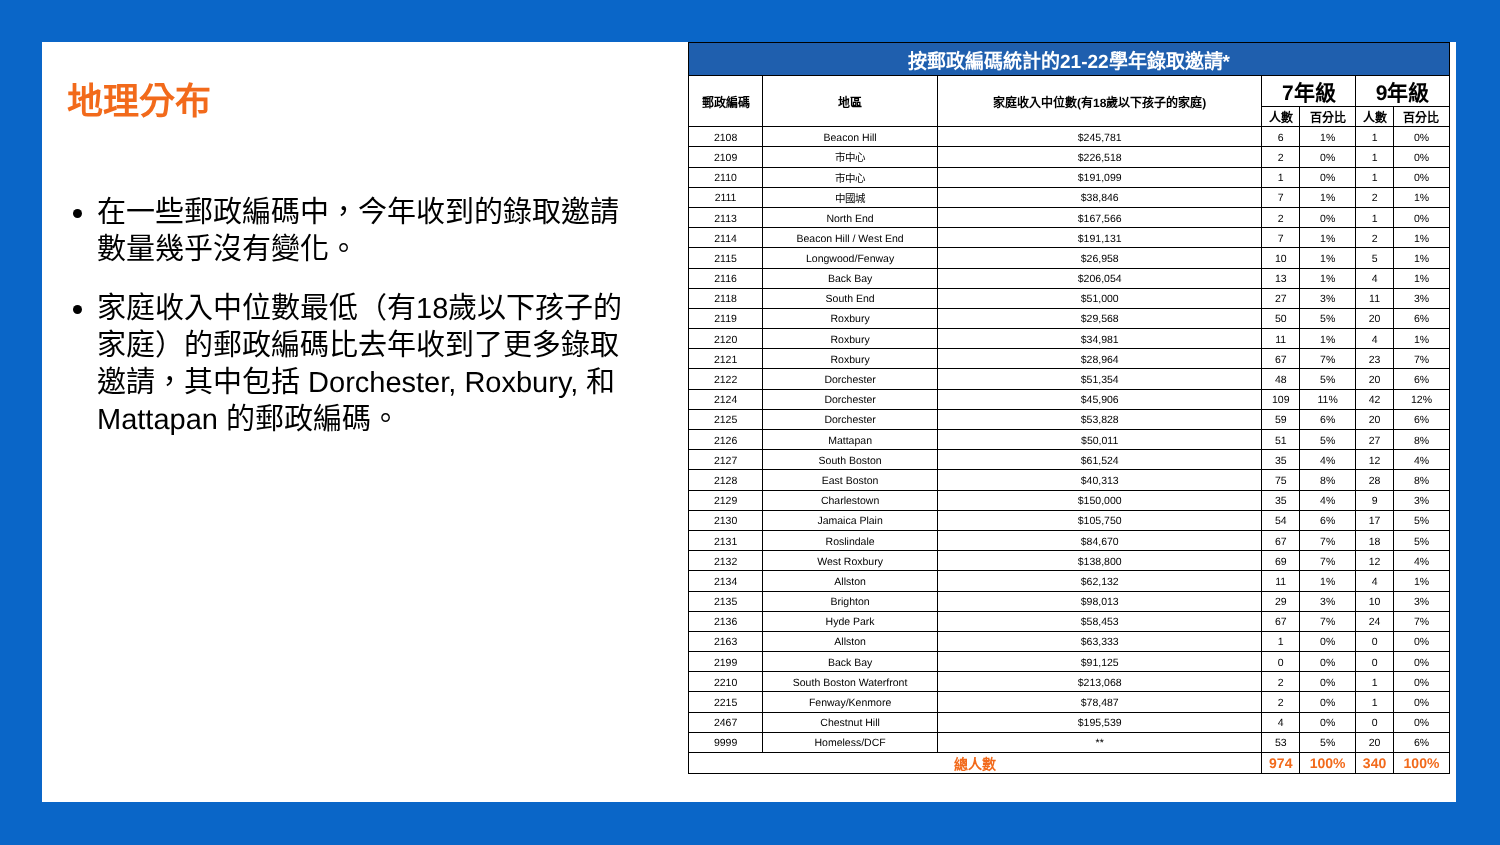地理分布
在一些郵政編碼中，今年收到的錄取邀請數量幾乎沒有變化。
家庭收入中位數最低（有18歲以下孩子的家庭）的郵政編碼比去年收到了更多錄取邀請，其中包括 Dorchester, Roxbury, 和 Mattapan 的郵政編碼。
| 按郵政編碼統計的21-22學年錄取邀請* | | | | | | |
| 郵政編碼 | 地區 | 家庭收入中位數(有18歲以下孩子的家庭) | 7年級 | | 9年級 | |
| | | | 人數 | 百分比 | 人數 | 百分比 |
| 2108 | Beacon Hill | $245,781 | 6 | 1% | 1 | 0% |
| 2109 | 市中心 | $226,518 | 2 | 0% | 1 | 0% |
| 2110 | 市中心 | $191,099 | 1 | 0% | 1 | 0% |
| 2111 | 中國城 | $38,846 | 7 | 1% | 2 | 1% |
| 2113 | North End | $167,566 | 2 | 0% | 1 | 0% |
| 2114 | Beacon Hill / West End | $191,131 | 7 | 1% | 2 | 1% |
| 2115 | Longwood/Fenway | $26,958 | 10 | 1% | 5 | 1% |
| 2116 | Back Bay | $206,054 | 13 | 1% | 4 | 1% |
| 2118 | South End | $51,000 | 27 | 3% | 11 | 3% |
| 2119 | Roxbury | $29,568 | 50 | 5% | 20 | 6% |
| 2120 | Roxbury | $34,981 | 11 | 1% | 4 | 1% |
| 2121 | Roxbury | $28,964 | 67 | 7% | 23 | 7% |
| 2122 | Dorchester | $51,354 | 48 | 5% | 20 | 6% |
| 2124 | Dorchester | $45,906 | 109 | 11% | 42 | 12% |
| 2125 | Dorchester | $53,828 | 59 | 6% | 20 | 6% |
| 2126 | Mattapan | $50,011 | 51 | 5% | 27 | 8% |
| 2127 | South Boston | $61,524 | 35 | 4% | 12 | 4% |
| 2128 | East Boston | $40,313 | 75 | 8% | 28 | 8% |
| 2129 | Charlestown | $150,000 | 35 | 4% | 9 | 3% |
| 2130 | Jamaica Plain | $105,750 | 54 | 6% | 17 | 5% |
| 2131 | Roslindale | $84,670 | 67 | 7% | 18 | 5% |
| 2132 | West Roxbury | $138,800 | 69 | 7% | 12 | 4% |
| 2134 | Allston | $62,132 | 11 | 1% | 4 | 1% |
| 2135 | Brighton | $98,013 | 29 | 3% | 10 | 3% |
| 2136 | Hyde Park | $58,453 | 67 | 7% | 24 | 7% |
| 2163 | Allston | $63,333 | 1 | 0% | 0 | 0% |
| 2199 | Back Bay | $91,125 | 0 | 0% | 0 | 0% |
| 2210 | South Boston Waterfront | $213,068 | 2 | 0% | 1 | 0% |
| 2215 | Fenway/Kenmore | $78,487 | 2 | 0% | 1 | 0% |
| 2467 | Chestnut Hill | $195,539 | 4 | 0% | 0 | 0% |
| 9999 | Homeless/DCF | ** | 53 | 5% | 20 | 6% |
| 總人數 | | | 974 | 100% | 340 | 100% |